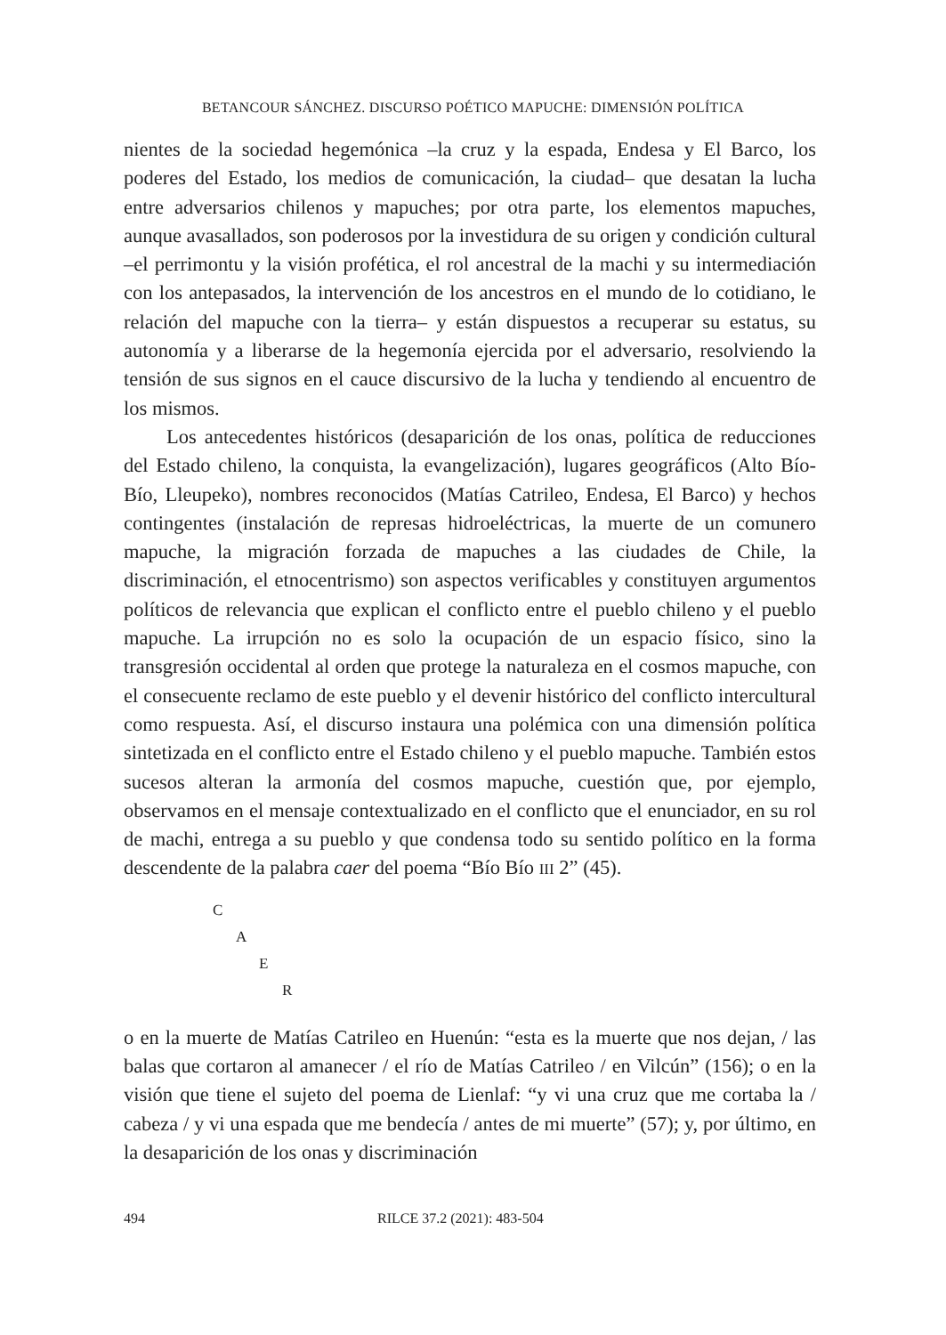BETANCOUR SÁNCHEZ. DISCURSO POÉTICO MAPUCHE: DIMENSIÓN POLÍTICA
nientes de la sociedad hegemónica –la cruz y la espada, Endesa y El Barco, los poderes del Estado, los medios de comunicación, la ciudad– que desatan la lucha entre adversarios chilenos y mapuches; por otra parte, los elementos mapuches, aunque avasallados, son poderosos por la investidura de su origen y condición cultural –el perrimontu y la visión profética, el rol ancestral de la machi y su intermediación con los antepasados, la intervención de los ancestros en el mundo de lo cotidiano, le relación del mapuche con la tierra– y están dispuestos a recuperar su estatus, su autonomía y a liberarse de la hegemonía ejercida por el adversario, resolviendo la tensión de sus signos en el cauce discursivo de la lucha y tendiendo al encuentro de los mismos.
Los antecedentes históricos (desaparición de los onas, política de reducciones del Estado chileno, la conquista, la evangelización), lugares geográficos (Alto Bío-Bío, Lleupeko), nombres reconocidos (Matías Catrileo, Endesa, El Barco) y hechos contingentes (instalación de represas hidroeléctricas, la muerte de un comunero mapuche, la migración forzada de mapuches a las ciudades de Chile, la discriminación, el etnocentrismo) son aspectos verificables y constituyen argumentos políticos de relevancia que explican el conflicto entre el pueblo chileno y el pueblo mapuche. La irrupción no es solo la ocupación de un espacio físico, sino la transgresión occidental al orden que protege la naturaleza en el cosmos mapuche, con el consecuente reclamo de este pueblo y el devenir histórico del conflicto intercultural como respuesta. Así, el discurso instaura una polémica con una dimensión política sintetizada en el conflicto entre el Estado chileno y el pueblo mapuche. También estos sucesos alteran la armonía del cosmos mapuche, cuestión que, por ejemplo, observamos en el mensaje contextualizado en el conflicto que el enunciador, en su rol de machi, entrega a su pueblo y que condensa todo su sentido político en la forma descendente de la palabra caer del poema “Bío Bío III 2” (45).
C
A
E
R
o en la muerte de Matías Catrileo en Huenún: “esta es la muerte que nos dejan, / las balas que cortaron al amanecer / el río de Matías Catrileo / en Vilcún” (156); o en la visión que tiene el sujeto del poema de Lienlaf: “y vi una cruz que me cortaba la / cabeza / y vi una espada que me bendecía / antes de mi muerte” (57); y, por último, en la desaparición de los onas y discriminación
494 RILCE 37.2 (2021): 483-504